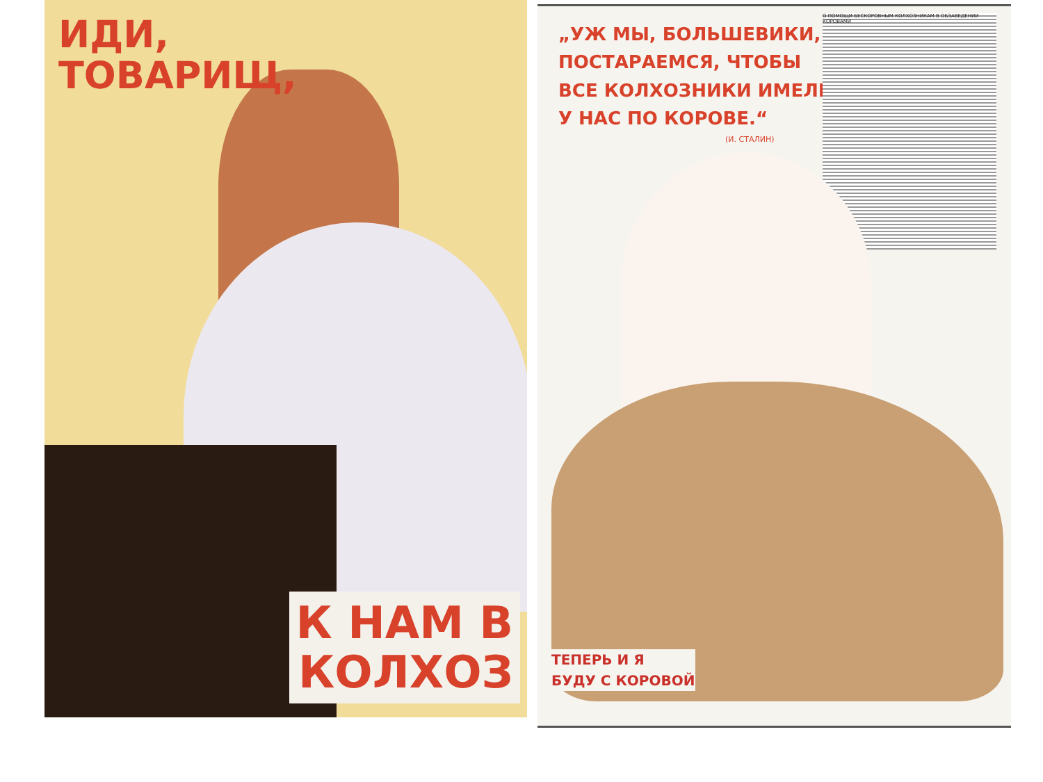ИДИ,
ТОВАРИЩ,
К НАМ В
КОЛХОЗ
О ПОМОЩИ БЕСКОРОВНЫМ КОЛХОЗНИКАМ В ОБЗАВЕДЕНИИ КОРОВАМИ
„УЖ МЫ, БОЛЬШЕВИКИ, ПОСТАРАЕМСЯ, ЧТОБЫ ВСЕ КОЛХОЗНИКИ ИМЕ­ЛИ У НАС ПО КОРОВЕ.“
(И. СТАЛИН)
ТЕПЕРЬ И Я
БУДУ С КОРОВОЙ